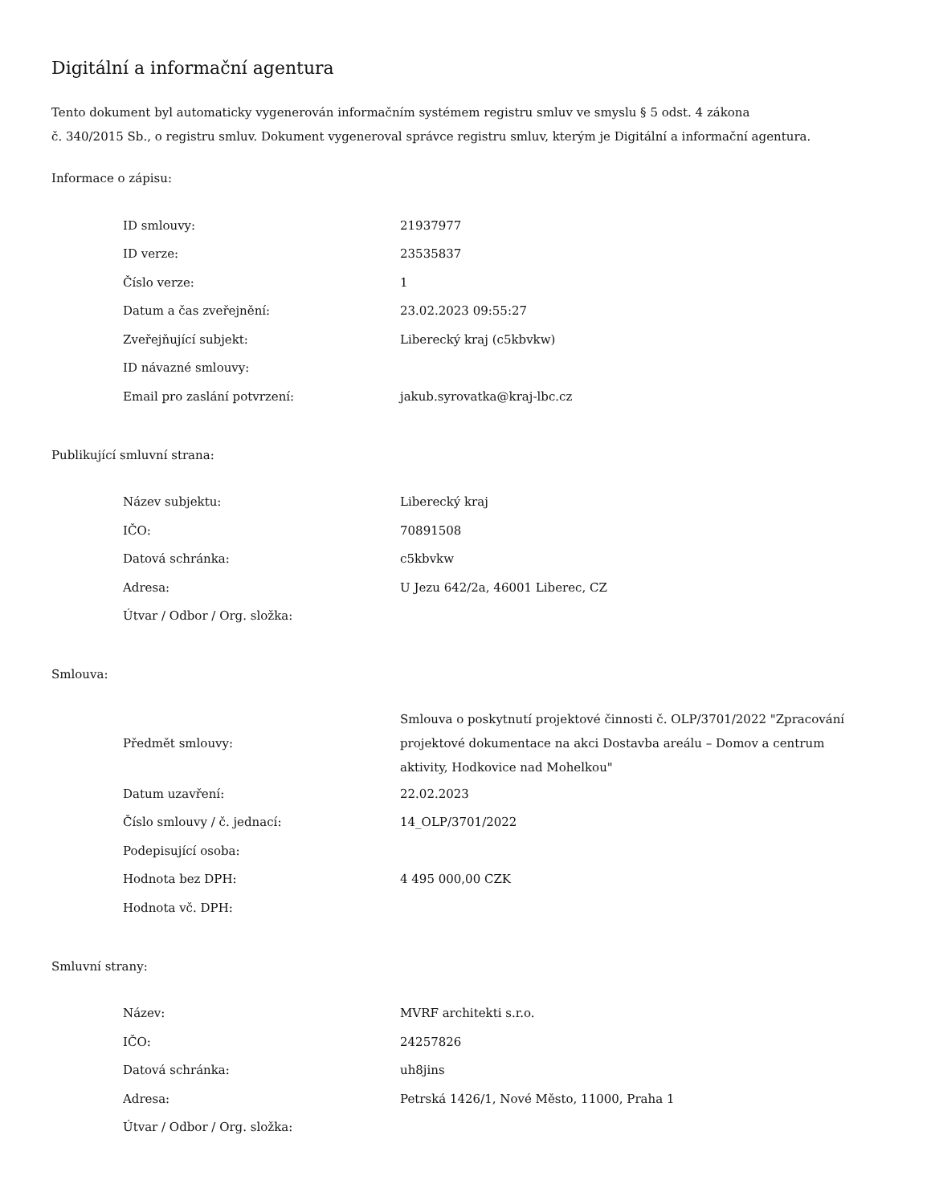Digitální a informační agentura
Tento dokument byl automaticky vygenerován informačním systémem registru smluv ve smyslu § 5 odst. 4 zákona
č. 340/2015 Sb., o registru smluv. Dokument vygeneroval správce registru smluv, kterým je Digitální a informační agentura.
Informace o zápisu:
| ID smlouvy: | 21937977 |
| ID verze: | 23535837 |
| Číslo verze: | 1 |
| Datum a čas zveřejnění: | 23.02.2023 09:55:27 |
| Zveřejňující subjekt: | Liberecký kraj (c5kbvkw) |
| ID návazné smlouvy: | |
| Email pro zaslání potvrzení: | jakub.syrovatka@kraj-lbc.cz |
Publikující smluvní strana:
| Název subjektu: | Liberecký kraj |
| IČO: | 70891508 |
| Datová schránka: | c5kbvkw |
| Adresa: | U Jezu 642/2a, 46001 Liberec, CZ |
| Útvar / Odbor / Org. složka: | |
Smlouva:
| Předmět smlouvy: | Smlouva o poskytnutí projektové činnosti č. OLP/3701/2022 "Zpracování projektové dokumentace na akci Dostavba areálu – Domov a centrum aktivity, Hodkovice nad Mohelkou" |
| Datum uzavření: | 22.02.2023 |
| Číslo smlouvy / č. jednací: | 14_OLP/3701/2022 |
| Podepisující osoba: | |
| Hodnota bez DPH: | 4 495 000,00 CZK |
| Hodnota vč. DPH: | |
Smluvní strany:
| Název: | MVRF architekti s.r.o. |
| IČO: | 24257826 |
| Datová schránka: | uh8jins |
| Adresa: | Petrská 1426/1, Nové Město, 11000, Praha 1 |
| Útvar / Odbor / Org. složka: | |